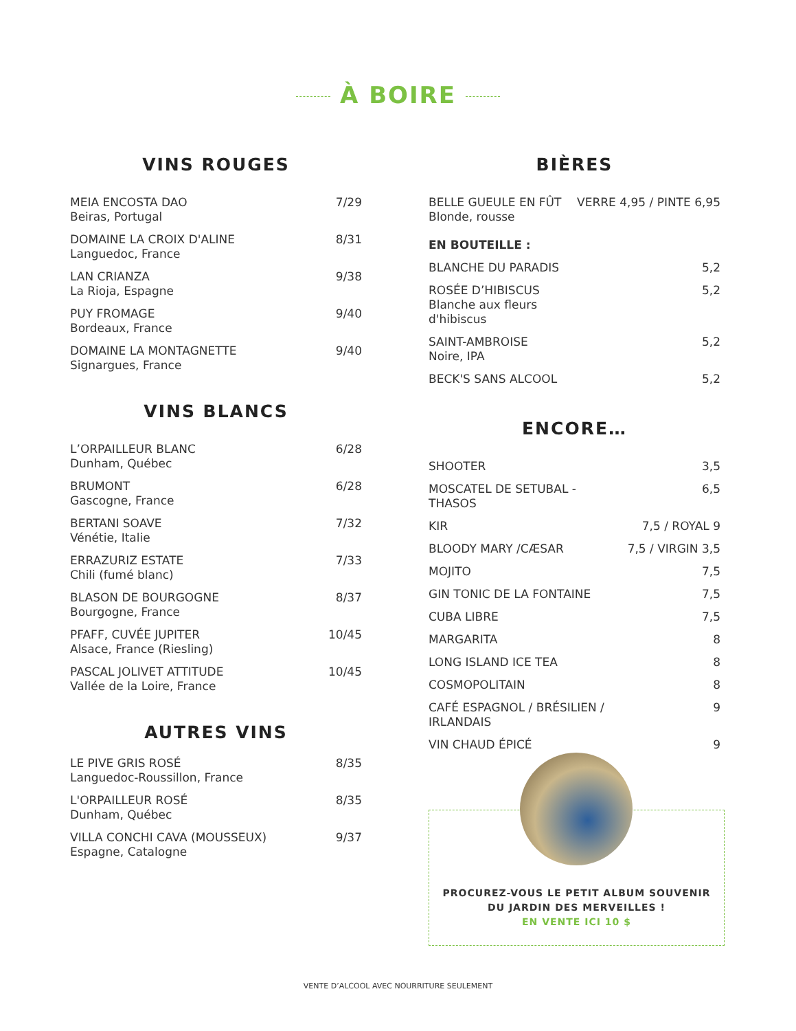À BOIRE
VINS ROUGES
| MEIA ENCOSTA DAO Beiras, Portugal | 7/29 |
| DOMAINE LA CROIX D'ALINE Languedoc, France | 8/31 |
| LAN CRIANZA La Rioja, Espagne | 9/38 |
| PUY FROMAGE Bordeaux, France | 9/40 |
| DOMAINE LA MONTAGNETTE Signargues, France | 9/40 |
VINS BLANCS
| L’ORPAILLEUR BLANC Dunham, Québec | 6/28 |
| BRUMONT Gascogne, France | 6/28 |
| BERTANI SOAVE Vénétie, Italie | 7/32 |
| ERRAZURIZ ESTATE Chili (fumé blanc) | 7/33 |
| BLASON DE BOURGOGNE Bourgogne, France | 8/37 |
| PFAFF, CUVÉE JUPITER Alsace, France (Riesling) | 10/45 |
| PASCAL JOLIVET ATTITUDE Vallée de la Loire, France | 10/45 |
AUTRES VINS
| LE PIVE GRIS ROSÉ Languedoc-Roussillon, France | 8/35 |
| L'ORPAILLEUR ROSÉ Dunham, Québec | 8/35 |
| VILLA CONCHI CAVA (MOUSSEUX) Espagne, Catalogne | 9/37 |
BIÈRES
| BELLE GUEULE EN FÛT Blonde, rousse | VERRE 4,95 / PINTE 6,95 |
| EN BOUTEILLE : | |
| BLANCHE DU PARADIS | 5,2 |
| ROSÉE D’HIBISCUS Blanche aux fleurs d'hibiscus | 5,2 |
| SAINT-AMBROISE Noire, IPA | 5,2 |
| BECK'S SANS ALCOOL | 5,2 |
ENCORE…
| SHOOTER | 3,5 |
| MOSCATEL DE SETUBAL - THASOS | 6,5 |
| KIR | 7,5 / ROYAL 9 |
| BLOODY MARY /CÆSAR | 7,5 / VIRGIN 3,5 |
| MOJITO | 7,5 |
| GIN TONIC DE LA FONTAINE | 7,5 |
| CUBA LIBRE | 7,5 |
| MARGARITA | 8 |
| LONG ISLAND ICE TEA | 8 |
| COSMOPOLITAIN | 8 |
| CAFÉ ESPAGNOL / BRÉSILIEN / IRLANDAIS | 9 |
| VIN CHAUD ÉPICÉ | 9 |
PROCUREZ-VOUS LE PETIT ALBUM SOUVENIR
DU JARDIN DES MERVEILLES !
EN VENTE ICI 10 $
VENTE D’ALCOOL AVEC NOURRITURE SEULEMENT